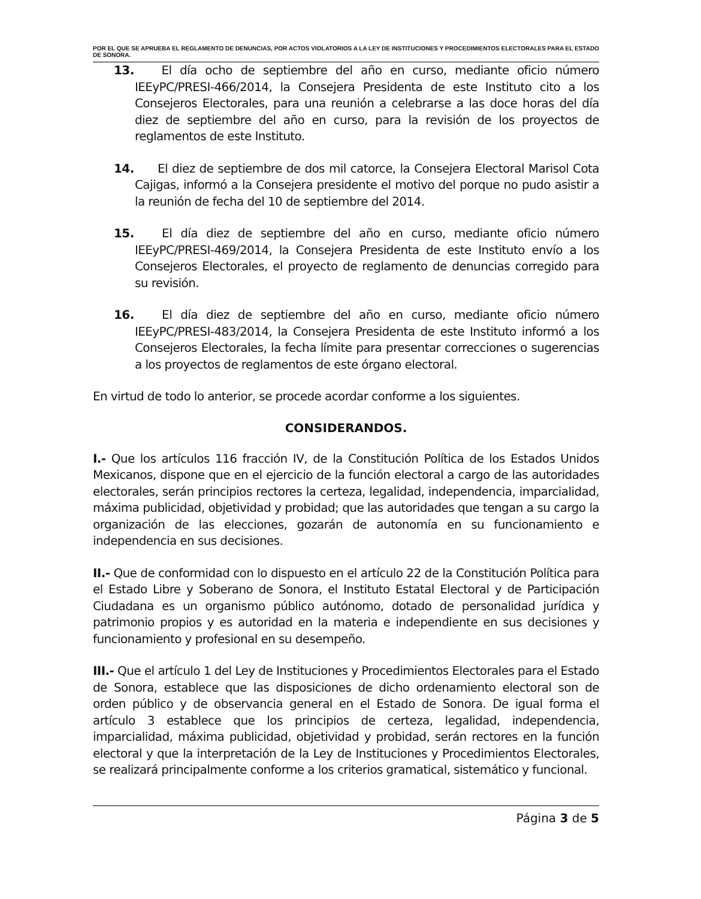POR EL QUE SE APRUEBA EL REGLAMENTO DE DENUNCIAS, POR ACTOS VIOLATORIOS A LA LEY DE INSTITUCIONES Y PROCEDIMIENTOS ELECTORALES PARA EL ESTADO DE SONORA.
13. El día ocho de septiembre del año en curso, mediante oficio número IEEyPC/PRESI-466/2014, la Consejera Presidenta de este Instituto cito a los Consejeros Electorales, para una reunión a celebrarse a las doce horas del día diez de septiembre del año en curso, para la revisión de los proyectos de reglamentos de este Instituto.
14. El diez de septiembre de dos mil catorce, la Consejera Electoral Marisol Cota Cajigas, informó a la Consejera presidente el motivo del porque no pudo asistir a la reunión de fecha del 10 de septiembre del 2014.
15. El día diez de septiembre del año en curso, mediante oficio número IEEyPC/PRESI-469/2014, la Consejera Presidenta de este Instituto envío a los Consejeros Electorales, el proyecto de reglamento de denuncias corregido para su revisión.
16. El día diez de septiembre del año en curso, mediante oficio número IEEyPC/PRESI-483/2014, la Consejera Presidenta de este Instituto informó a los Consejeros Electorales, la fecha límite para presentar correcciones o sugerencias a los proyectos de reglamentos de este órgano electoral.
En virtud de todo lo anterior, se procede acordar conforme a los siguientes.
CONSIDERANDOS.
I.- Que los artículos 116 fracción IV, de la Constitución Política de los Estados Unidos Mexicanos, dispone que en el ejercicio de la función electoral a cargo de las autoridades electorales, serán principios rectores la certeza, legalidad, independencia, imparcialidad, máxima publicidad, objetividad y probidad; que las autoridades que tengan a su cargo la organización de las elecciones, gozarán de autonomía en su funcionamiento e independencia en sus decisiones.
II.- Que de conformidad con lo dispuesto en el artículo 22 de la Constitución Política para el Estado Libre y Soberano de Sonora, el Instituto Estatal Electoral y de Participación Ciudadana es un organismo público autónomo, dotado de personalidad jurídica y patrimonio propios y es autoridad en la materia e independiente en sus decisiones y funcionamiento y profesional en su desempeño.
III.- Que el artículo 1 del Ley de Instituciones y Procedimientos Electorales para el Estado de Sonora, establece que las disposiciones de dicho ordenamiento electoral son de orden público y de observancia general en el Estado de Sonora. De igual forma el artículo 3 establece que los principios de certeza, legalidad, independencia, imparcialidad, máxima publicidad, objetividad y probidad, serán rectores en la función electoral y que la interpretación de la Ley de Instituciones y Procedimientos Electorales, se realizará principalmente conforme a los criterios gramatical, sistemático y funcional.
Página 3 de 5